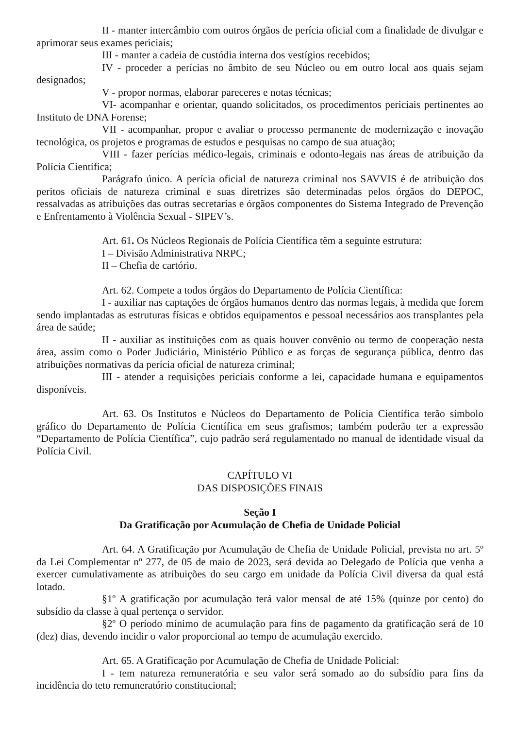II - manter intercâmbio com outros órgãos de perícia oficial com a finalidade de divulgar e aprimorar seus exames periciais;
III - manter a cadeia de custódia interna dos vestígios recebidos;
IV - proceder a perícias no âmbito de seu Núcleo ou em outro local aos quais sejam designados;
V - propor normas, elaborar pareceres e notas técnicas;
VI- acompanhar e orientar, quando solicitados, os procedimentos periciais pertinentes ao Instituto de DNA Forense;
VII - acompanhar, propor e avaliar o processo permanente de modernização e inovação tecnológica, os projetos e programas de estudos e pesquisas no campo de sua atuação;
VIII - fazer perícias médico-legais, criminais e odonto-legais nas áreas de atribuição da Polícia Científica;
Parágrafo único. A perícia oficial de natureza criminal nos SAVVIS é de atribuição dos peritos oficiais de natureza criminal e suas diretrizes são determinadas pelos órgãos do DEPOC, ressalvadas as atribuições das outras secretarias e órgãos componentes do Sistema Integrado de Prevenção e Enfrentamento à Violência Sexual - SIPEV’s.
Art. 61. Os Núcleos Regionais de Polícia Científica têm a seguinte estrutura:
I – Divisão Administrativa NRPC;
II – Chefia de cartório.
Art. 62. Compete a todos órgãos do Departamento de Polícia Científica:
I - auxiliar nas captações de órgãos humanos dentro das normas legais, à medida que forem sendo implantadas as estruturas físicas e obtidos equipamentos e pessoal necessários aos transplantes pela área de saúde;
II - auxiliar as instituições com as quais houver convênio ou termo de cooperação nesta área, assim como o Poder Judiciário, Ministério Público e as forças de segurança pública, dentro das atribuições normativas da perícia oficial de natureza criminal;
III - atender a requisições periciais conforme a lei, capacidade humana e equipamentos disponíveis.
Art. 63. Os Institutos e Núcleos do Departamento de Polícia Científica terão símbolo gráfico do Departamento de Polícia Científica em seus grafismos; também poderão ter a expressão “Departamento de Polícia Científica”, cujo padrão será regulamentado no manual de identidade visual da Polícia Civil.
CAPÍTULO VI
DAS DISPOSIÇÕES FINAIS
Seção I
Da Gratificação por Acumulação de Chefia de Unidade Policial
Art. 64. A Gratificação por Acumulação de Chefia de Unidade Policial, prevista no art. 5º da Lei Complementar nº 277, de 05 de maio de 2023, será devida ao Delegado de Polícia que venha a exercer cumulativamente as atribuições do seu cargo em unidade da Polícia Civil diversa da qual está lotado.
§1º A gratificação por acumulação terá valor mensal de até 15% (quinze por cento) do subsídio da classe à qual pertença o servidor.
§2º O período mínimo de acumulação para fins de pagamento da gratificação será de 10 (dez) dias, devendo incidir o valor proporcional ao tempo de acumulação exercido.
Art. 65. A Gratificação por Acumulação de Chefia de Unidade Policial:
I - tem natureza remuneratória e seu valor será somado ao do subsídio para fins da incidência do teto remuneratório constitucional;